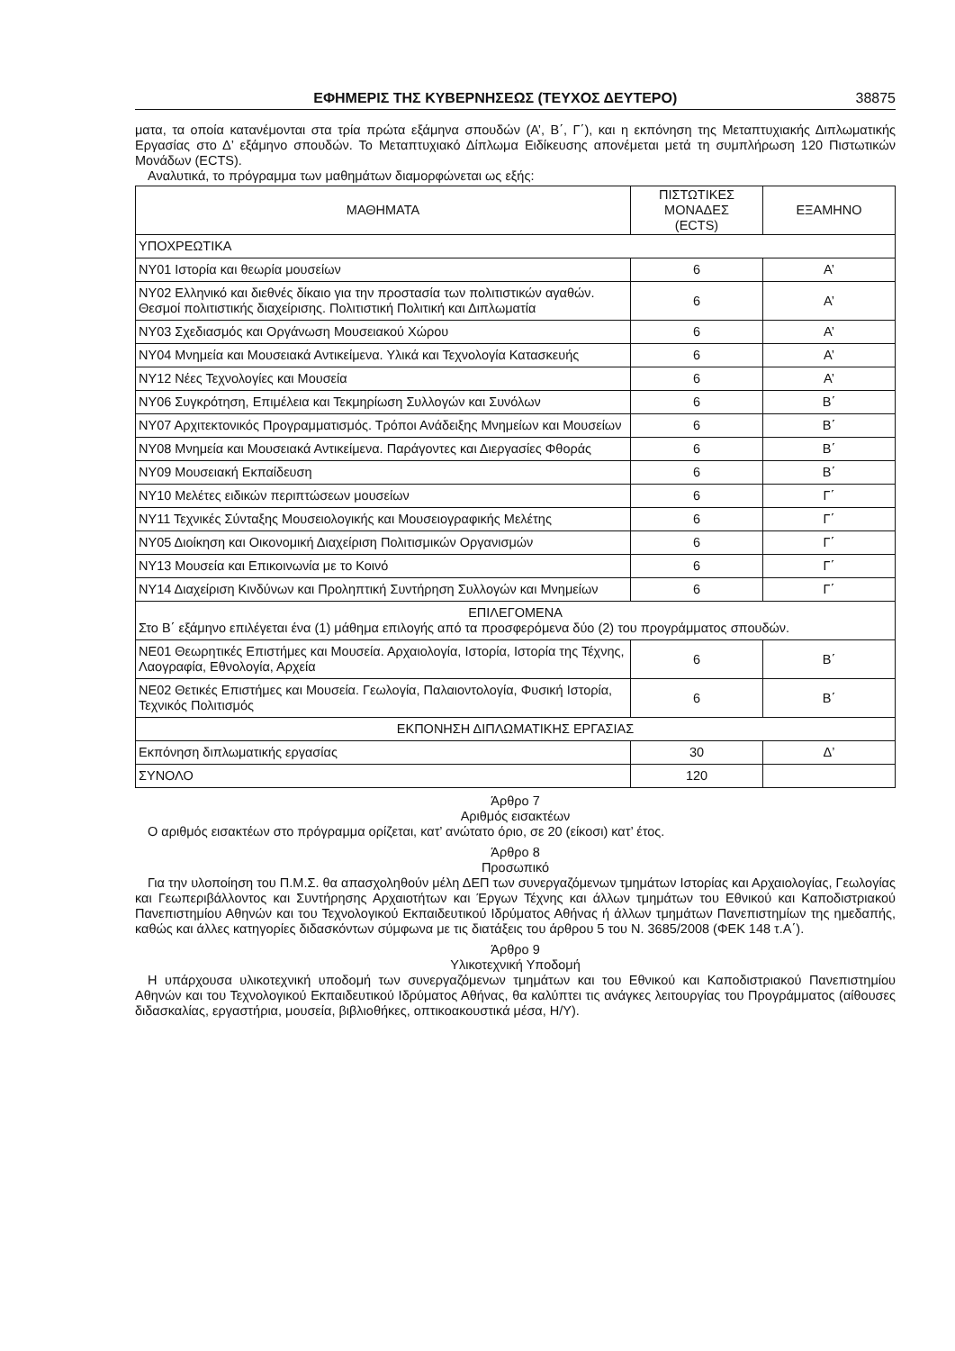ΕΦΗΜΕΡΙΣ ΤΗΣ ΚΥΒΕΡΝΗΣΕΩΣ (ΤΕΥΧΟΣ ΔΕΥΤΕΡΟ) 38875
ματα, τα οποία κατανέμονται στα τρία πρώτα εξάμηνα σπουδών (Α’, Β΄, Γ΄), και η εκπόνηση της Μεταπτυχιακής Διπλωματικής Εργασίας στο Δ’ εξάμηνο σπουδών. Το Μεταπτυχιακό Δίπλωμα Ειδίκευσης απονέμεται μετά τη συμπλήρωση 120 Πιστωτικών Μονάδων (ECTS).
Αναλυτικά, το πρόγραμμα των μαθημάτων διαμορφώνεται ως εξής:
| ΜΑΘΗΜΑΤΑ | ΠΙΣΤΩΤΙΚΕΣ ΜΟΝΑΔΕΣ (ECTS) | ΕΞΑΜΗΝΟ |
| --- | --- | --- |
| ΥΠΟΧΡΕΩΤΙΚΑ | | |
| ΝΥ01 Ιστορία και θεωρία μουσείων | 6 | Α’ |
| ΝΥ02 Ελληνικό και διεθνές δίκαιο για την προστασία των πολιτιστικών αγαθών. Θεσμοί πολιτιστικής διαχείρισης. Πολιτιστική Πολιτική και Διπλωματία | 6 | Α’ |
| ΝΥ03 Σχεδιασμός και Οργάνωση Μουσειακού Χώρου | 6 | Α’ |
| ΝΥ04 Μνημεία και Μουσειακά Αντικείμενα. Υλικά και Τεχνολογία Κατασκευής | 6 | Α’ |
| ΝΥ12 Νέες Τεχνολογίες και Μουσεία | 6 | Α’ |
| ΝΥ06 Συγκρότηση, Επιμέλεια και Τεκμηρίωση Συλλογών και Συνόλων | 6 | Β΄ |
| ΝΥ07 Αρχιτεκτονικός Προγραμματισμός. Τρόποι Ανάδειξης Μνημείων και Μουσείων | 6 | Β΄ |
| ΝΥ08 Μνημεία και Μουσειακά Αντικείμενα. Παράγοντες και Διεργασίες Φθοράς | 6 | Β΄ |
| ΝΥ09 Μουσειακή Εκπαίδευση | 6 | Β΄ |
| ΝΥ10 Μελέτες ειδικών περιπτώσεων μουσείων | 6 | Γ΄ |
| ΝΥ11 Τεχνικές Σύνταξης Μουσειολογικής και Μουσειογραφικής Μελέτης | 6 | Γ΄ |
| ΝΥ05 Διοίκηση και Οικονομική Διαχείριση Πολιτισμικών Οργανισμών | 6 | Γ΄ |
| ΝΥ13 Μουσεία και Επικοινωνία με το Κοινό | 6 | Γ΄ |
| ΝΥ14 Διαχείριση Κινδύνων και Προληπτική Συντήρηση Συλλογών και Μνημείων | 6 | Γ΄ |
| ΕΠΙΛΕΓΟΜΕΝΑ Στο Β΄ εξάμηνο επιλέγεται ένα (1) μάθημα επιλογής από τα προσφερόμενα δύο (2) του προγράμματος σπουδών. | | |
| ΝΕ01 Θεωρητικές Επιστήμες και Μουσεία. Αρχαιολογία, Ιστορία, Ιστορία της Τέχνης, Λαογραφία, Εθνολογία, Αρχεία | 6 | Β΄ |
| ΝΕ02 Θετικές Επιστήμες και Μουσεία. Γεωλογία, Παλαιοντολογία, Φυσική Ιστορία, Τεχνικός Πολιτισμός | 6 | Β΄ |
| ΕΚΠΟΝΗΣΗ ΔΙΠΛΩΜΑΤΙΚΗΣ ΕΡΓΑΣΙΑΣ | | |
| Εκπόνηση διπλωματικής εργασίας | 30 | Δ’ |
| ΣΥΝΟΛΟ | 120 | |
Άρθρο 7
Αριθμός εισακτέων
Ο αριθμός εισακτέων στο πρόγραμμα ορίζεται, κατ’ ανώτατο όριο, σε 20 (είκοσι) κατ’ έτος.
Άρθρο 8
Προσωπικό
Για την υλοποίηση του Π.Μ.Σ. θα απασχοληθούν μέλη ΔΕΠ των συνεργαζόμενων τμημάτων Ιστορίας και Αρχαιολογίας, Γεωλογίας και Γεωπεριβάλλοντος και Συντήρησης Αρχαιοτήτων και Έργων Τέχνης και άλλων τμημάτων του Εθνικού και Καποδιστριακού Πανεπιστημίου Αθηνών και του Τεχνολογικού Εκπαιδευτικού Ιδρύματος Αθήνας ή άλλων τμημάτων Πανεπιστημίων της ημεδαπής, καθώς και άλλες κατηγορίες διδασκόντων σύμφωνα με τις διατάξεις του άρθρου 5 του Ν. 3685/2008 (ΦΕΚ 148 τ.Α΄).
Άρθρο 9
Υλικοτεχνική Υποδομή
Η υπάρχουσα υλικοτεχνική υποδομή των συνεργαζόμενων τμημάτων και του Εθνικού και Καποδιστριακού Πανεπιστημίου Αθηνών και του Τεχνολογικού Εκπαιδευτικού Ιδρύματος Αθήνας, θα καλύπτει τις ανάγκες λειτουργίας του Προγράμματος (αίθουσες διδασκαλίας, εργαστήρια, μουσεία, βιβλιοθήκες, οπτικοακουστικά μέσα, Η/Υ).